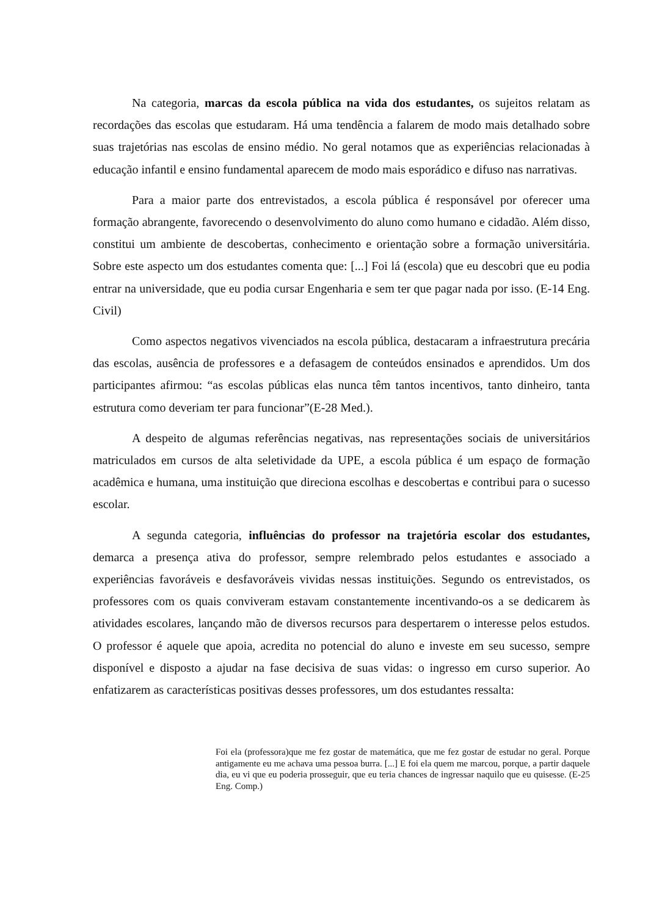Na categoria, marcas da escola pública na vida dos estudantes, os sujeitos relatam as recordações das escolas que estudaram. Há uma tendência a falarem de modo mais detalhado sobre suas trajetórias nas escolas de ensino médio. No geral notamos que as experiências relacionadas à educação infantil e ensino fundamental aparecem de modo mais esporádico e difuso nas narrativas.
Para a maior parte dos entrevistados, a escola pública é responsável por oferecer uma formação abrangente, favorecendo o desenvolvimento do aluno como humano e cidadão. Além disso, constitui um ambiente de descobertas, conhecimento e orientação sobre a formação universitária. Sobre este aspecto um dos estudantes comenta que: [...] Foi lá (escola) que eu descobri que eu podia entrar na universidade, que eu podia cursar Engenharia e sem ter que pagar nada por isso. (E-14 Eng. Civil)
Como aspectos negativos vivenciados na escola pública, destacaram a infraestrutura precária das escolas, ausência de professores e a defasagem de conteúdos ensinados e aprendidos. Um dos participantes afirmou: “as escolas públicas elas nunca têm tantos incentivos, tanto dinheiro, tanta estrutura como deveriam ter para funcionar”(E-28 Med.).
A despeito de algumas referências negativas, nas representações sociais de universitários matriculados em cursos de alta seletividade da UPE, a escola pública é um espaço de formação acadêmica e humana, uma instituição que direciona escolhas e descobertas e contribui para o sucesso escolar.
A segunda categoria, influências do professor na trajetória escolar dos estudantes, demarca a presença ativa do professor, sempre relembrado pelos estudantes e associado a experiências favoráveis e desfavoráveis vividas nessas instituições. Segundo os entrevistados, os professores com os quais conviveram estavam constantemente incentivando-os a se dedicarem às atividades escolares, lançando mão de diversos recursos para despertarem o interesse pelos estudos. O professor é aquele que apoia, acredita no potencial do aluno e investe em seu sucesso, sempre disponível e disposto a ajudar na fase decisiva de suas vidas: o ingresso em curso superior. Ao enfatizarem as características positivas desses professores, um dos estudantes ressalta:
Foi ela (professora)que me fez gostar de matemática, que me fez gostar de estudar no geral. Porque antigamente eu me achava uma pessoa burra. [...] E foi ela quem me marcou, porque, a partir daquele dia, eu vi que eu poderia prosseguir, que eu teria chances de ingressar naquilo que eu quisesse. (E-25 Eng. Comp.)